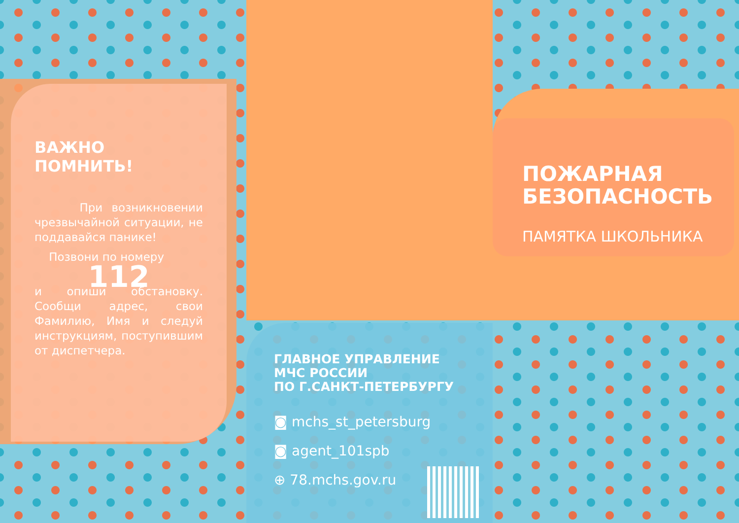ВАЖНО ПОМНИТЬ!
При возникновении чрезвычайной ситуации, не поддавайся панике!
Позвони по номеру
112
и опиши обстановку. Сообщи адрес, свои Фамилию, Имя и следуй инструкциям, поступившим от диспетчера.
ПОЖАРНАЯ
БЕЗОПАСНОСТЬ
ПАМЯТКА ШКОЛЬНИКА
ГЛАВНОЕ УПРАВЛЕНИЕ
МЧС РОССИИ
ПО Г.САНКТ-ПЕТЕРБУРГУ
◙ mchs_st_petersburg
◙ agent_101spb
⊕ 78.mchs.gov.ru